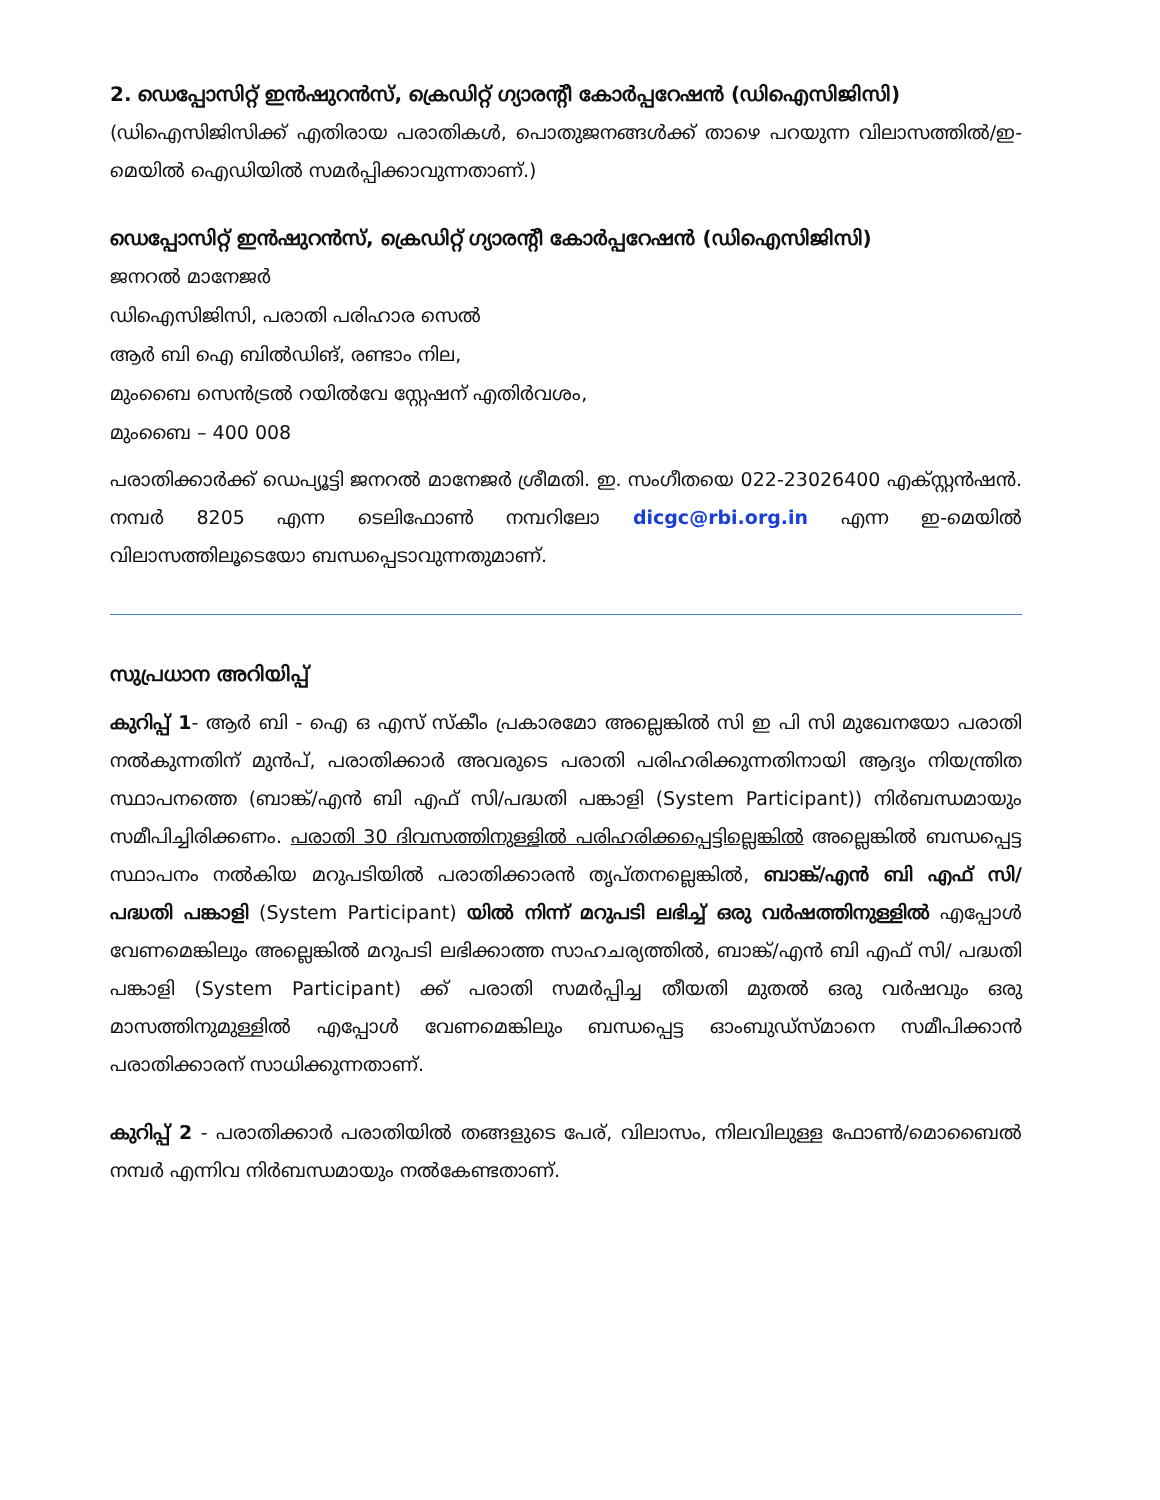2. ഡെപ്പോസിറ്റ് ഇൻഷുറൻസ്, ക്രെഡിറ്റ് ഗ്യാരന്റീ കോർപ്പറേഷൻ (ഡിഐസിജിസി)
(ഡിഐസിജിസിക്ക് എതിരായ പരാതികൾ, പൊതുജനങ്ങൾക്ക് താഴെ പറയുന്ന വിലാസത്തിൽ/ഇ-മെയിൽ ഐഡിയിൽ സമർപ്പിക്കാവുന്നതാണ്.)
ഡെപ്പോസിറ്റ് ഇൻഷുറൻസ്, ക്രെഡിറ്റ് ഗ്യാരന്റീ കോർപ്പറേഷൻ (ഡിഐസിജിസി)
ജനറൽ മാനേജർ
ഡിഐസിജിസി, പരാതി പരിഹാര സെൽ
ആർ ബി ഐ ബിൽഡിങ്, രണ്ടാം നില,
മുംബൈ സെൻട്രൽ റയിൽവേ സ്റ്റേഷന് എതിർവശം,
മുംബൈ – 400 008
പരാതിക്കാർക്ക് ഡെപ്യൂട്ടി ജനറൽ മാനേജർ ശ്രീമതി. ഇ. സംഗീതയെ 022-23026400 എക്സ്റ്റൻഷൻ. നമ്പർ 8205 എന്ന ടെലിഫോൺ നമ്പറിലോ dicgc@rbi.org.in എന്ന ഇ-മെയിൽ വിലാസത്തിലൂടെയോ ബന്ധപ്പെടാവുന്നതുമാണ്.
സുപ്രധാന അറിയിപ്പ്
കുറിപ്പ് 1- ആർ ബി - ഐ ഒ എസ് സ്കീം പ്രകാരമോ അല്ലെങ്കിൽ സി ഇ പി സി മുഖേനയോ പരാതി നൽകുന്നതിന് മുൻപ്, പരാതിക്കാർ അവരുടെ പരാതി പരിഹരിക്കുന്നതിനായി ആദ്യം നിയന്ത്രിത സ്ഥാപനത്തെ (ബാങ്ക്/എൻ ബി എഫ് സി/പദ്ധതി പങ്കാളി (System Participant)) നിർബന്ധമായും സമീപിച്ചിരിക്കണം. പരാതി 30 ദിവസത്തിനുള്ളിൽ പരിഹരിക്കപ്പെട്ടില്ലെങ്കിൽ അല്ലെങ്കിൽ ബന്ധപ്പെട്ട സ്ഥാപനം നൽകിയ മറുപടിയിൽ പരാതിക്കാരൻ തൃപ്തനല്ലെങ്കിൽ, ബാങ്ക്/എൻ ബി എഫ് സി/ പദ്ധതി പങ്കാളി (System Participant) യിൽ നിന്ന് മറുപടി ലഭിച്ച് ഒരു വർഷത്തിനുള്ളിൽ എപ്പോൾ വേണമെങ്കിലും അല്ലെങ്കിൽ മറുപടി ലഭിക്കാത്ത സാഹചര്യത്തിൽ, ബാങ്ക്/എൻ ബി എഫ് സി/ പദ്ധതി പങ്കാളി (System Participant) ക്ക് പരാതി സമർപ്പിച്ച തീയതി മുതൽ ഒരു വർഷവും ഒരു മാസത്തിനുമുള്ളിൽ എപ്പോൾ വേണമെങ്കിലും ബന്ധപ്പെട്ട ഓംബുഡ്സ്മാനെ സമീപിക്കാൻ പരാതിക്കാരന് സാധിക്കുന്നതാണ്.
കുറിപ്പ് 2 - പരാതിക്കാർ പരാതിയിൽ തങ്ങളുടെ പേര്, വിലാസം, നിലവിലുള്ള ഫോൺ/മൊബൈൽ നമ്പർ എന്നിവ നിർബന്ധമായും നൽകേണ്ടതാണ്.